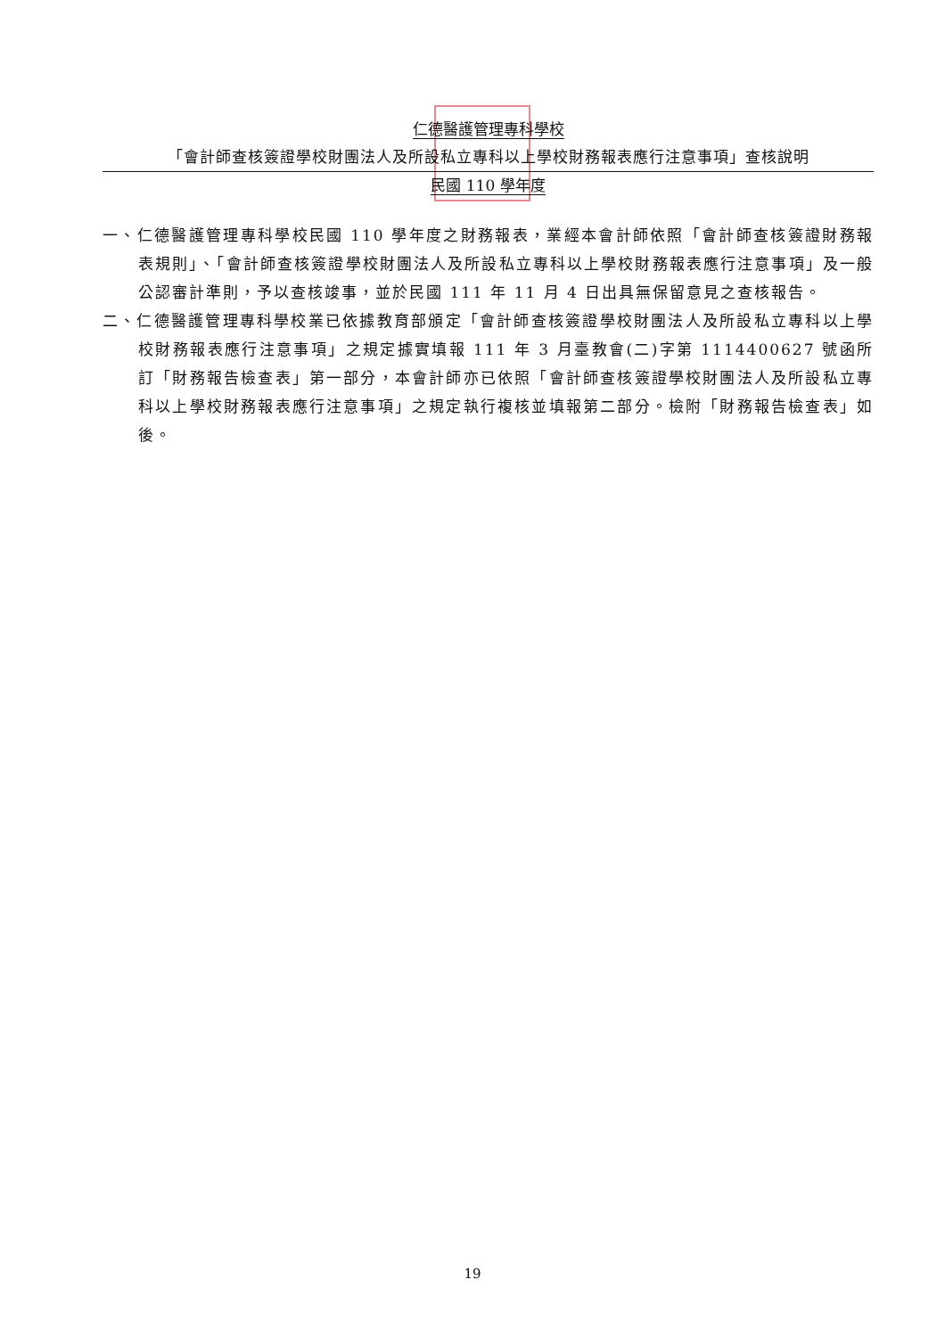仁德醫護管理專科學校
「會計師查核簽證學校財團法人及所設私立專科以上學校財務報表應行注意事項」查核說明
民國 110 學年度
一、仁德醫護管理專科學校民國 110 學年度之財務報表，業經本會計師依照「會計師查核簽證財務報表規則」、「會計師查核簽證學校財團法人及所設私立專科以上學校財務報表應行注意事項」及一般公認審計準則，予以查核竣事，並於民國 111 年 11 月 4 日出具無保留意見之查核報告。
二、仁德醫護管理專科學校業已依據教育部頒定「會計師查核簽證學校財團法人及所設私立專科以上學校財務報表應行注意事項」之規定據實填報 111 年 3 月臺教會(二)字第 1114400627 號函所訂「財務報告檢查表」第一部分，本會計師亦已依照「會計師查核簽證學校財團法人及所設私立專科以上學校財務報表應行注意事項」之規定執行複核並填報第二部分。檢附「財務報告檢查表」如後。
19